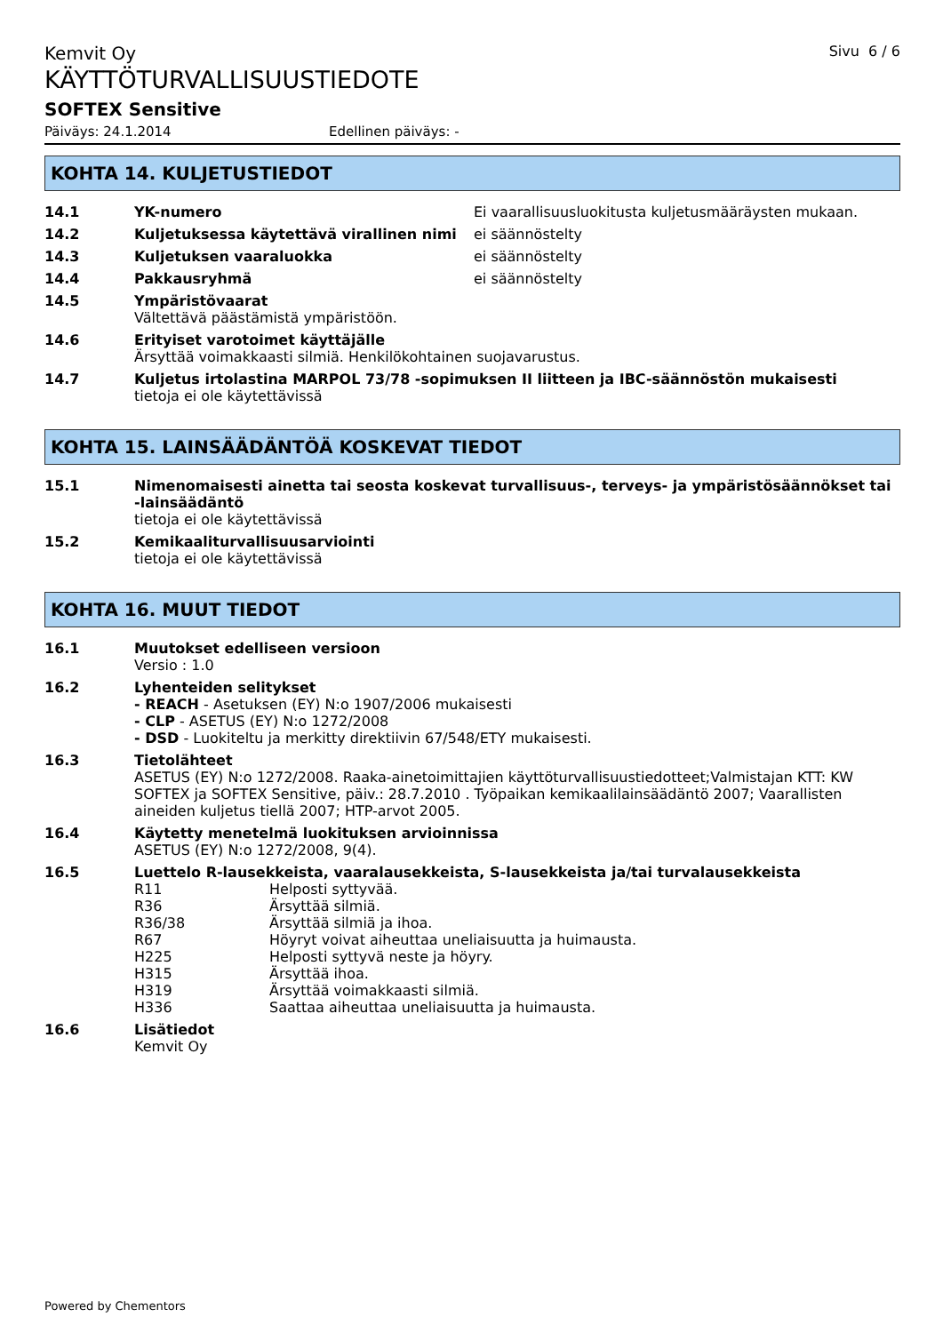Kemvit Oy
Sivu 6 / 6
KÄYTTÖTURVALLISUUSTIEDOTE
SOFTEX Sensitive
Päiväys: 24.1.2014 Edellinen päiväys: -
KOHTA 14. KULJETUSTIEDOT
14.1 YK-numero Ei vaarallisuusluokitusta kuljetusmääräysten mukaan.
14.2 Kuljetuksessa käytettävä virallinen nimi
ei säännöstelty
14.3 Kuljetuksen vaaraluokka ei säännöstelty
14.4 Pakkausryhmä ei säännöstelty
14.5 Ympäristövaarat
Vältettävä päästämistä ympäristöön.
14.6 Erityiset varotoimet käyttäjälle
Ärsyttää voimakkaasti silmiä. Henkilökohtainen suojavarustus.
14.7 Kuljetus irtolastina MARPOL 73/78 -sopimuksen II liitteen ja IBC-säännöstön mukaisesti
tietoja ei ole käytettävissä
KOHTA 15. LAINSÄÄDÄNTÖÄ KOSKEVAT TIEDOT
15.1 Nimenomaisesti ainetta tai seosta koskevat turvallisuus-, terveys- ja ympäristösäännökset tai -lainsäädäntö
tietoja ei ole käytettävissä
15.2 Kemikaaliturvallisuusarviointi
tietoja ei ole käytettävissä
KOHTA 16. MUUT TIEDOT
16.1 Muutokset edelliseen versioon
Versio : 1.0
16.2 Lyhenteiden selitykset
- REACH - Asetuksen (EY) N:o 1907/2006 mukaisesti
- CLP - ASETUS (EY) N:o 1272/2008
- DSD - Luokiteltu ja merkitty direktiivin 67/548/ETY mukaisesti.
16.3 Tietolähteet
ASETUS (EY) N:o 1272/2008. Raaka-ainetoimittajien käyttöturvallisuustiedotteet;Valmistajan KTT: KW SOFTEX ja SOFTEX Sensitive, päiv.: 28.7.2010 . Työpaikan kemikaalilainsäädäntö 2007; Vaarallisten aineiden kuljetus tiellä 2007; HTP-arvot 2005.
16.4 Käytetty menetelmä luokituksen arvioinnissa
ASETUS (EY) N:o 1272/2008, 9(4).
16.5 Luettelo R-lausekkeista, vaaralausekkeista, S-lausekkeista ja/tai turvalausekkeista
R11 Helposti syttyvää.
R36 Ärsyttää silmiä.
R36/38 Ärsyttää silmiä ja ihoa.
R67 Höyryt voivat aiheuttaa uneliaisuutta ja huimausta.
H225 Helposti syttyvä neste ja höyry.
H315 Ärsyttää ihoa.
H319 Ärsyttää voimakkaasti silmiä.
H336 Saattaa aiheuttaa uneliaisuutta ja huimausta.
16.6 Lisätiedot
Kemvit Oy
Powered by Chementors